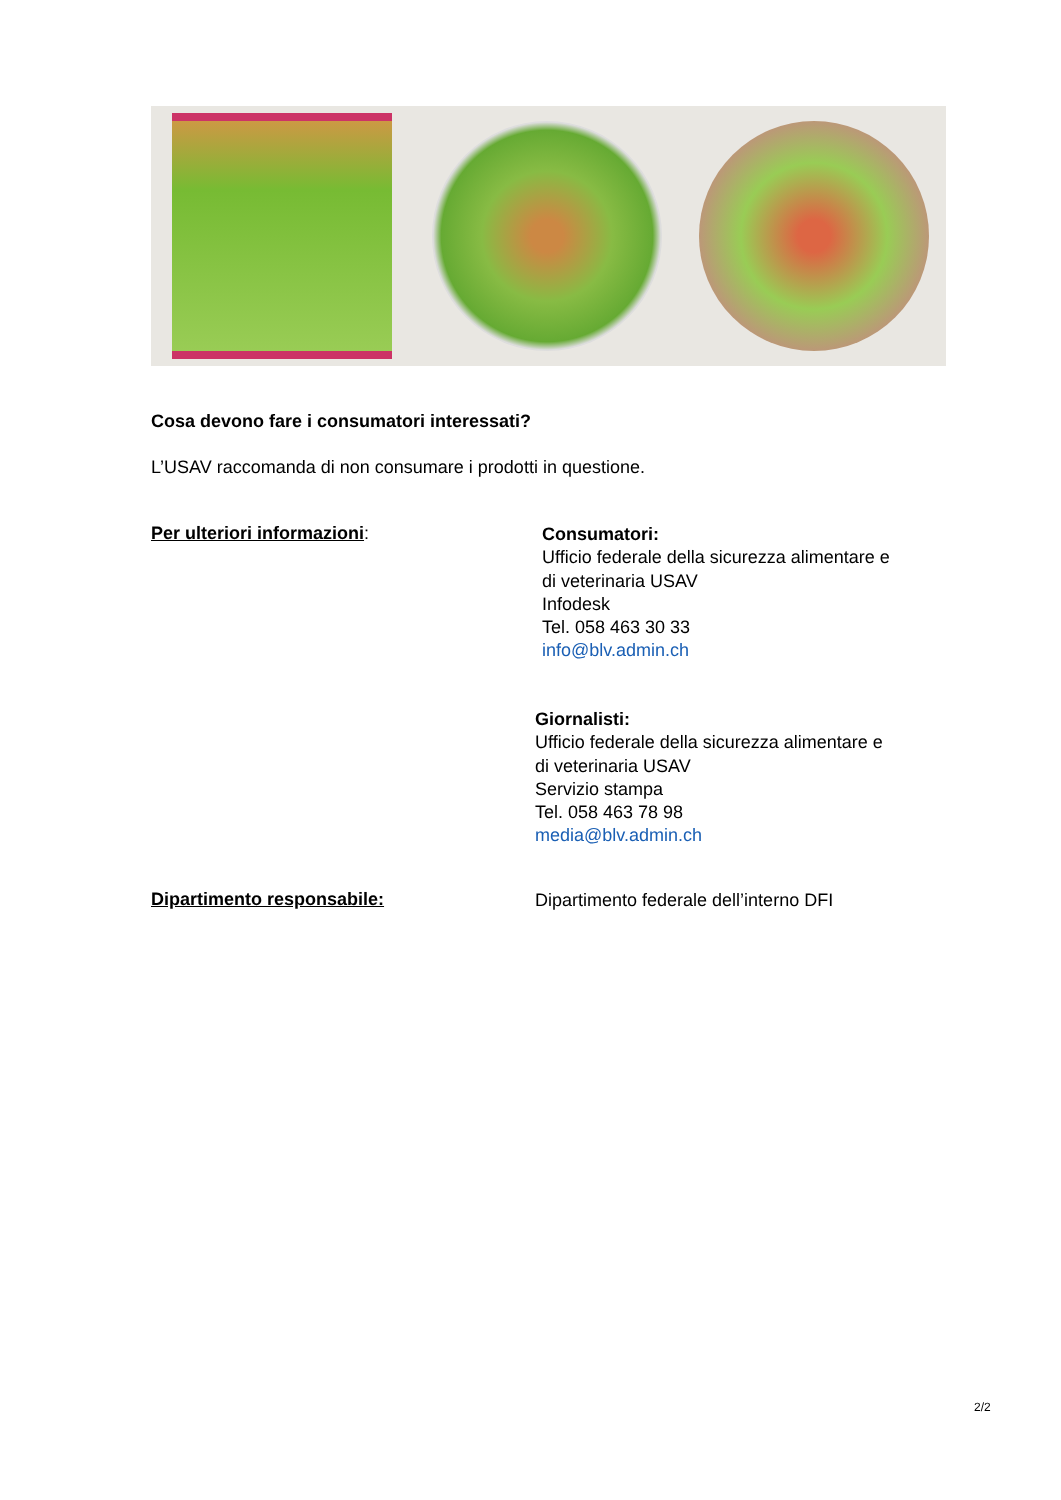Cosa devono fare i consumatori interessati?
L’USAV raccomanda di non consumare i prodotti in questione.
Per ulteriori informazioni:
Consumatori:
Ufficio federale della sicurezza alimentare e
di veterinaria USAV
Infodesk
Tel. 058 463 30 33
info@blv.admin.ch
Giornalisti:
Ufficio federale della sicurezza alimentare e
di veterinaria USAV
Servizio stampa
Tel. 058 463 78 98
media@blv.admin.ch
Dipartimento responsabile:
Dipartimento federale dell’interno DFI
2/2